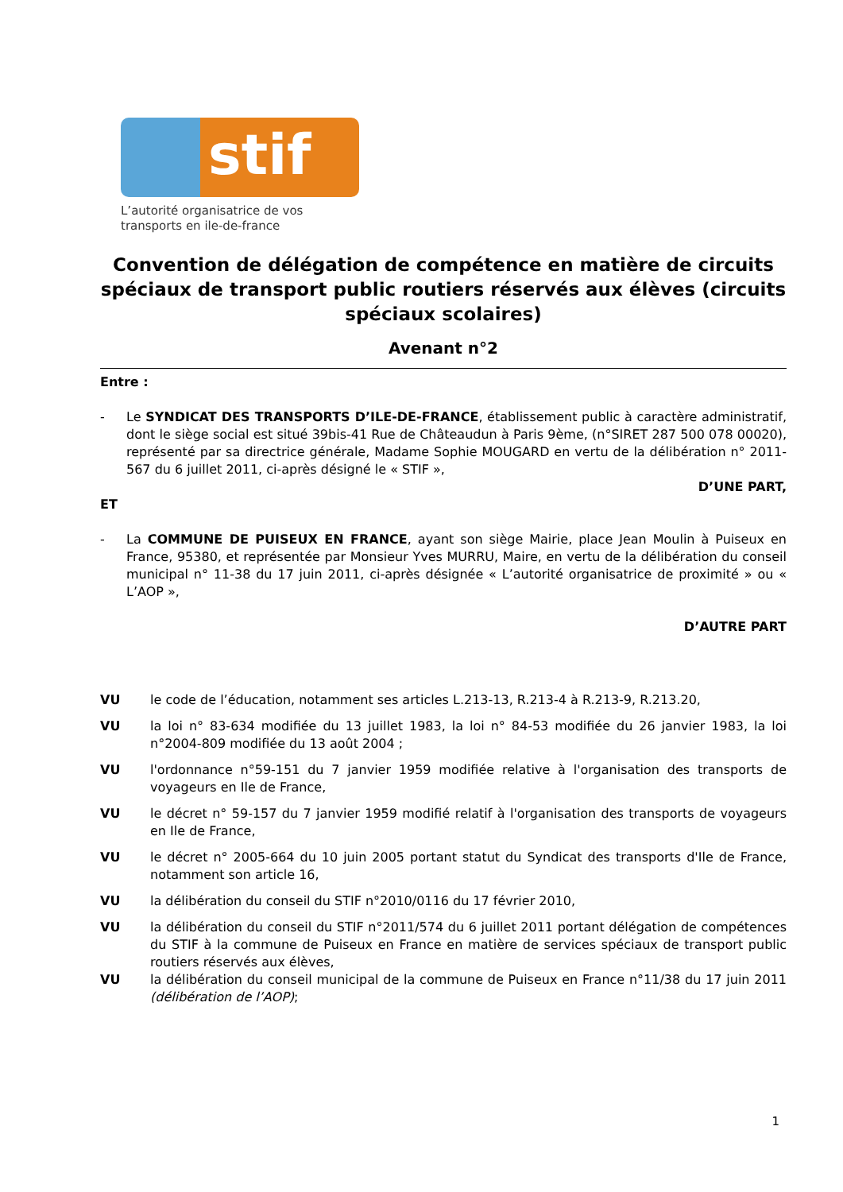stif
L’autorité organisatrice de vos
transports en ile-de-france
Convention de délégation de compétence en matière de circuits spéciaux de transport public routiers réservés aux élèves (circuits spéciaux scolaires)
Avenant n°2
Entre :
- Le SYNDICAT DES TRANSPORTS D’ILE-DE-FRANCE, établissement public à caractère administratif, dont le siège social est situé 39bis-41 Rue de Châteaudun à Paris 9ème, (n°SIRET 287 500 078 00020), représenté par sa directrice générale, Madame Sophie MOUGARD en vertu de la délibération n° 2011-567 du 6 juillet 2011, ci-après désigné le « STIF »,
D’UNE PART,
ET
- La COMMUNE DE PUISEUX EN FRANCE, ayant son siège Mairie, place Jean Moulin à Puiseux en France, 95380, et représentée par Monsieur Yves MURRU, Maire, en vertu de la délibération du conseil municipal n° 11-38 du 17 juin 2011, ci-après désignée « L’autorité organisatrice de proximité » ou « L’AOP »,
D’AUTRE PART
VU le code de l’éducation, notamment ses articles L.213-13, R.213-4 à R.213-9, R.213.20,
VU la loi n° 83-634 modifiée du 13 juillet 1983, la loi n° 84-53 modifiée du 26 janvier 1983, la loi n°2004-809 modifiée du 13 août 2004 ;
VU l'ordonnance n°59-151 du 7 janvier 1959 modifiée relative à l'organisation des transports de voyageurs en Ile de France,
VU le décret n° 59-157 du 7 janvier 1959 modifié relatif à l'organisation des transports de voyageurs en Ile de France,
VU le décret n° 2005-664 du 10 juin 2005 portant statut du Syndicat des transports d'Ile de France, notamment son article 16,
VU la délibération du conseil du STIF n°2010/0116 du 17 février 2010,
VU la délibération du conseil du STIF n°2011/574 du 6 juillet 2011 portant délégation de compétences du STIF à la commune de Puiseux en France en matière de services spéciaux de transport public routiers réservés aux élèves,
VU la délibération du conseil municipal de la commune de Puiseux en France n°11/38 du 17 juin 2011 (délibération de l’AOP);
1